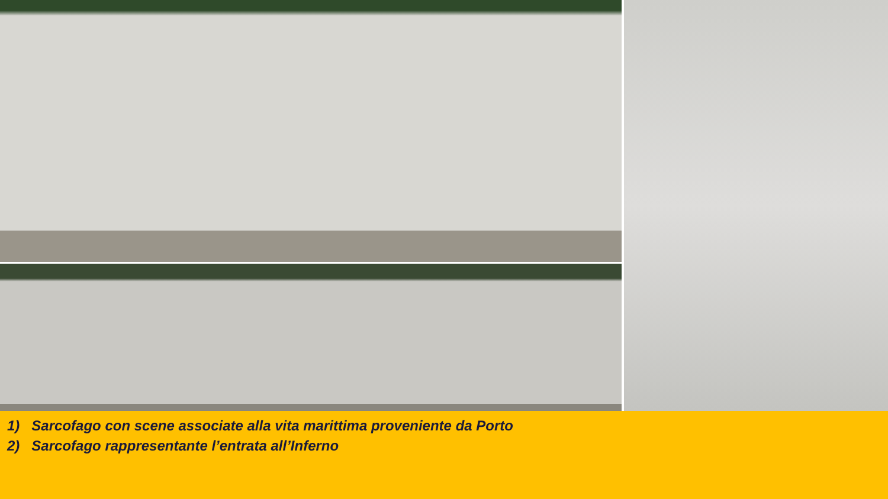1) Sarcofago con scene associate alla vita marittima proveniente da Porto
2) Sarcofago rappresentante l’entrata all’Inferno